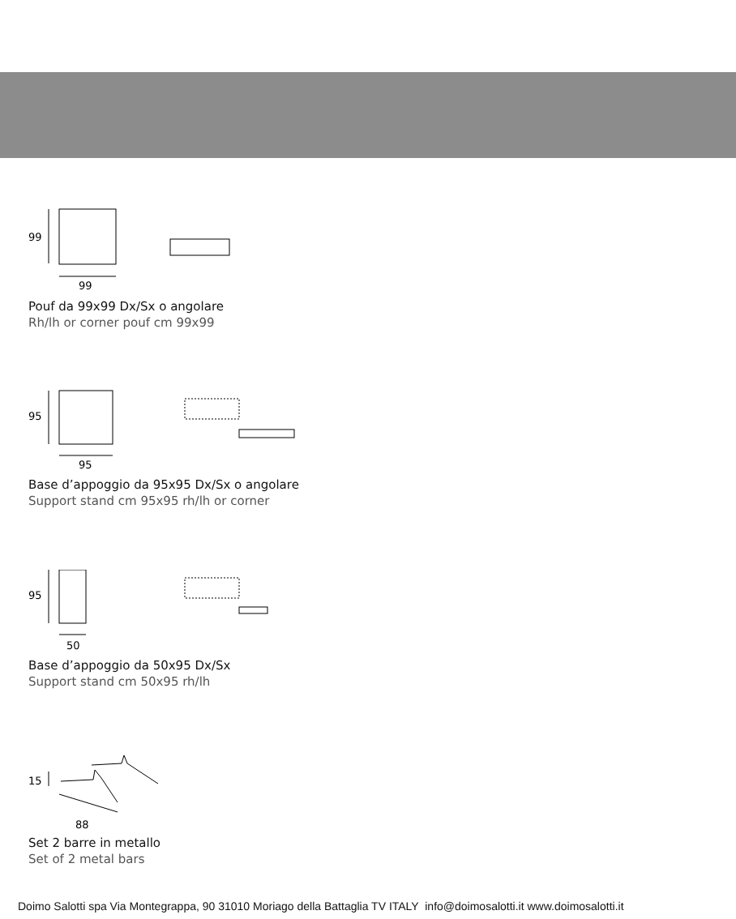99
99
Pouf da 99x99 Dx/Sx o angolare
Rh/lh or corner pouf cm 99x99
95
95
Base d’appoggio da 95x95 Dx/Sx o angolare
Support stand cm 95x95 rh/lh or corner
95
50
Base d’appoggio da 50x95 Dx/Sx
Support stand cm 50x95 rh/lh
15
88
Set 2 barre in metallo
Set of 2 metal bars
Doimo Salotti spa Via Montegrappa, 90 31010 Moriago della Battaglia TV ITALY info@doimosalotti.it www.doimosalotti.it